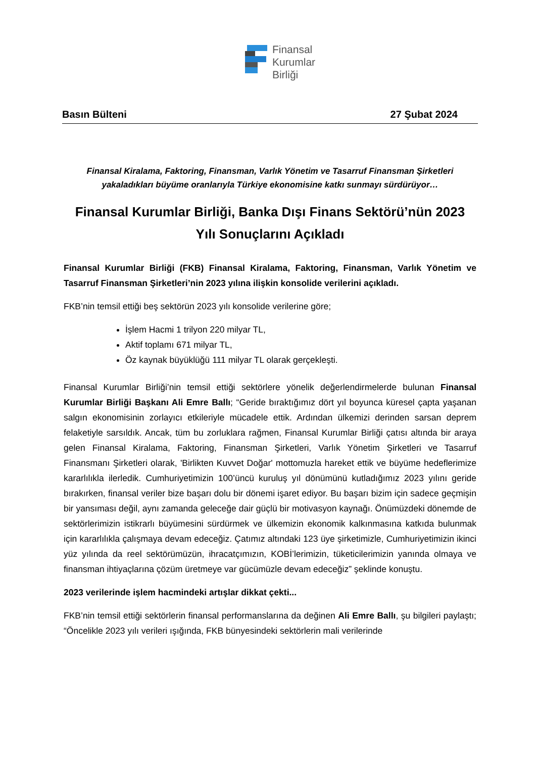Finansal
Kurumlar
Birliği
Basın Bülteni 27 Şubat 2024
Finansal Kiralama, Faktoring, Finansman, Varlık Yönetim ve Tasarruf Finansman Şirketleri
yakaladıkları büyüme oranlarıyla Türkiye ekonomisine katkı sunmayı sürdürüyor…
Finansal Kurumlar Birliği, Banka Dışı Finans Sektörü’nün 2023
Yılı Sonuçlarını Açıkladı
Finansal Kurumlar Birliği (FKB) Finansal Kiralama, Faktoring, Finansman, Varlık Yönetim ve Tasarruf Finansman Şirketleri’nin 2023 yılına ilişkin konsolide verilerini açıkladı.
FKB’nin temsil ettiği beş sektörün 2023 yılı konsolide verilerine göre;
İşlem Hacmi 1 trilyon 220 milyar TL,
Aktif toplamı 671 milyar TL,
Öz kaynak büyüklüğü 111 milyar TL olarak gerçekleşti.
Finansal Kurumlar Birliği’nin temsil ettiği sektörlere yönelik değerlendirmelerde bulunan Finansal Kurumlar Birliği Başkanı Ali Emre Ballı; “Geride bıraktığımız dört yıl boyunca küresel çapta yaşanan salgın ekonomisinin zorlayıcı etkileriyle mücadele ettik. Ardından ülkemizi derinden sarsan deprem felaketiyle sarsıldık. Ancak, tüm bu zorluklara rağmen, Finansal Kurumlar Birliği çatısı altında bir araya gelen Finansal Kiralama, Faktoring, Finansman Şirketleri, Varlık Yönetim Şirketleri ve Tasarruf Finansmanı Şirketleri olarak, 'Birlikten Kuvvet Doğar' mottomuzla hareket ettik ve büyüme hedeflerimize kararlılıkla ilerledik. Cumhuriyetimizin 100’üncü kuruluş yıl dönümünü kutladığımız 2023 yılını geride bırakırken, finansal veriler bize başarı dolu bir dönemi işaret ediyor. Bu başarı bizim için sadece geçmişin bir yansıması değil, aynı zamanda geleceğe dair güçlü bir motivasyon kaynağı. Önümüzdeki dönemde de sektörlerimizin istikrarlı büyümesini sürdürmek ve ülkemizin ekonomik kalkınmasına katkıda bulunmak için kararlılıkla çalışmaya devam edeceğiz. Çatımız altındaki 123 üye şirketimizle, Cumhuriyetimizin ikinci yüz yılında da reel sektörümüzün, ihracatçımızın, KOBİ’lerimizin, tüketicilerimizin yanında olmaya ve finansman ihtiyaçlarına çözüm üretmeye var gücümüzle devam edeceğiz” şeklinde konuştu.
2023 verilerinde işlem hacmindeki artışlar dikkat çekti...
FKB’nin temsil ettiği sektörlerin finansal performanslarına da değinen Ali Emre Ballı, şu bilgileri paylaştı; “Öncelikle 2023 yılı verileri ışığında, FKB bünyesindeki sektörlerin mali verilerinde